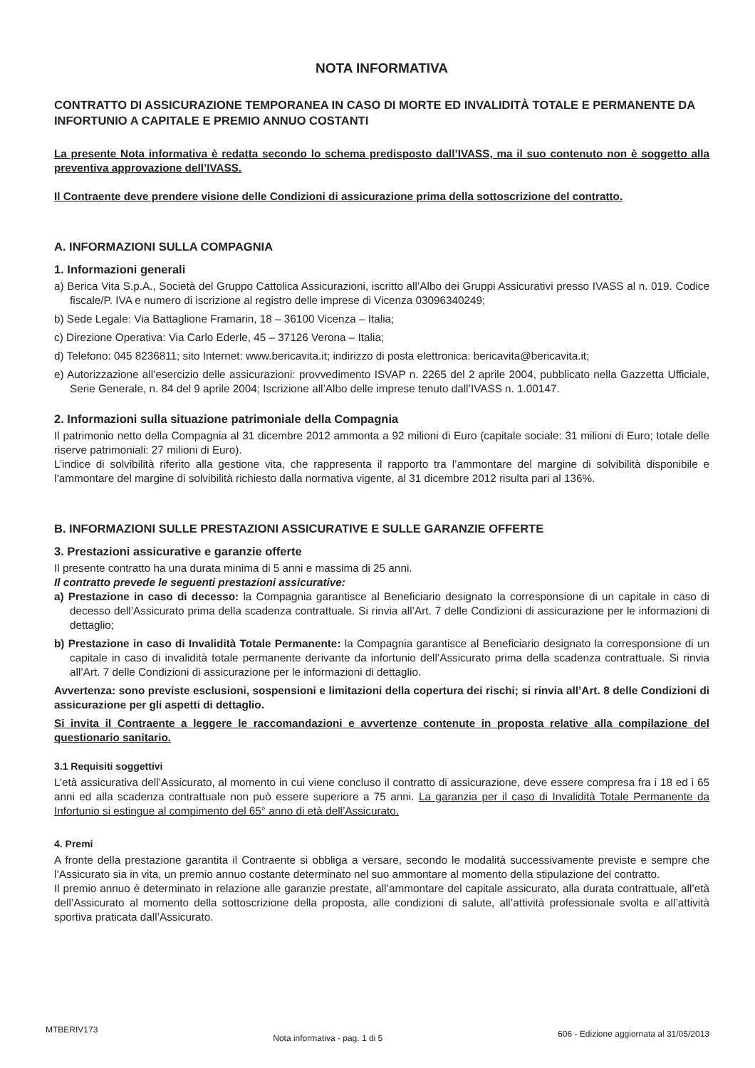NOTA INFORMATIVA
CONTRATTO DI ASSICURAZIONE TEMPORANEA IN CASO DI MORTE ED INVALIDITÀ TOTALE E PERMANENTE DA INFORTUNIO A CAPITALE E PREMIO ANNUO COSTANTI
La presente Nota informativa è redatta secondo lo schema predisposto dall’IVASS, ma il suo contenuto non è soggetto alla preventiva approvazione dell’IVASS.
Il Contraente deve prendere visione delle Condizioni di assicurazione prima della sottoscrizione del contratto.
A. INFORMAZIONI SULLA COMPAGNIA
1. Informazioni generali
a) Berica Vita S.p.A., Società del Gruppo Cattolica Assicurazioni, iscritto all’Albo dei Gruppi Assicurativi presso IVASS al n. 019. Codice fiscale/P. IVA e numero di iscrizione al registro delle imprese di Vicenza 03096340249;
b) Sede Legale: Via Battaglione Framarin, 18 – 36100 Vicenza – Italia;
c) Direzione Operativa: Via Carlo Ederle, 45 – 37126 Verona – Italia;
d) Telefono: 045 8236811; sito Internet: www.bericavita.it; indirizzo di posta elettronica: bericavita@bericavita.it;
e) Autorizzazione all’esercizio delle assicurazioni: provvedimento ISVAP n. 2265 del 2 aprile 2004, pubblicato nella Gazzetta Ufficiale, Serie Generale, n. 84 del 9 aprile 2004; Iscrizione all’Albo delle imprese tenuto dall’IVASS n. 1.00147.
2. Informazioni sulla situazione patrimoniale della Compagnia
Il patrimonio netto della Compagnia al 31 dicembre 2012 ammonta a 92 milioni di Euro (capitale sociale: 31 milioni di Euro; totale delle riserve patrimoniali: 27 milioni di Euro).
L’indice di solvibilità riferito alla gestione vita, che rappresenta il rapporto tra l’ammontare del margine di solvibilità disponibile e l’ammontare del margine di solvibilità richiesto dalla normativa vigente, al 31 dicembre 2012 risulta pari al 136%.
B. INFORMAZIONI SULLE PRESTAZIONI ASSICURATIVE E SULLE GARANZIE OFFERTE
3. Prestazioni assicurative e garanzie offerte
Il presente contratto ha una durata minima di 5 anni e massima di 25 anni.
Il contratto prevede le seguenti prestazioni assicurative:
a) Prestazione in caso di decesso: la Compagnia garantisce al Beneficiario designato la corresponsione di un capitale in caso di decesso dell’Assicurato prima della scadenza contrattuale. Si rinvia all’Art. 7 delle Condizioni di assicurazione per le informazioni di dettaglio;
b) Prestazione in caso di Invalidità Totale Permanente: la Compagnia garantisce al Beneficiario designato la corresponsione di un capitale in caso di invalidità totale permanente derivante da infortunio dell’Assicurato prima della scadenza contrattuale. Si rinvia all’Art. 7 delle Condizioni di assicurazione per le informazioni di dettaglio.
Avvertenza: sono previste esclusioni, sospensioni e limitazioni della copertura dei rischi; si rinvia all’Art. 8 delle Condizioni di assicurazione per gli aspetti di dettaglio.
Si invita il Contraente a leggere le raccomandazioni e avvertenze contenute in proposta relative alla compilazione del questionario sanitario.
3.1 Requisiti soggettivi
L’età assicurativa dell’Assicurato, al momento in cui viene concluso il contratto di assicurazione, deve essere compresa fra i 18 ed i 65 anni ed alla scadenza contrattuale non può essere superiore a 75 anni. La garanzia per il caso di Invalidità Totale Permanente da Infortunio si estingue al compimento del 65° anno di età dell’Assicurato.
4. Premi
A fronte della prestazione garantita il Contraente si obbliga a versare, secondo le modalità successivamente previste e sempre che l’Assicurato sia in vita, un premio annuo costante determinato nel suo ammontare al momento della stipulazione del contratto.
Il premio annuo è determinato in relazione alle garanzie prestate, all’ammontare del capitale assicurato, alla durata contrattuale, all’età dell’Assicurato al momento della sottoscrizione della proposta, alle condizioni di salute, all’attività professionale svolta e all’attività sportiva praticata dall’Assicurato.
MTBERIV173 Nota informativa - pag. 1 di 5 606 - Edizione aggiornata al 31/05/2013